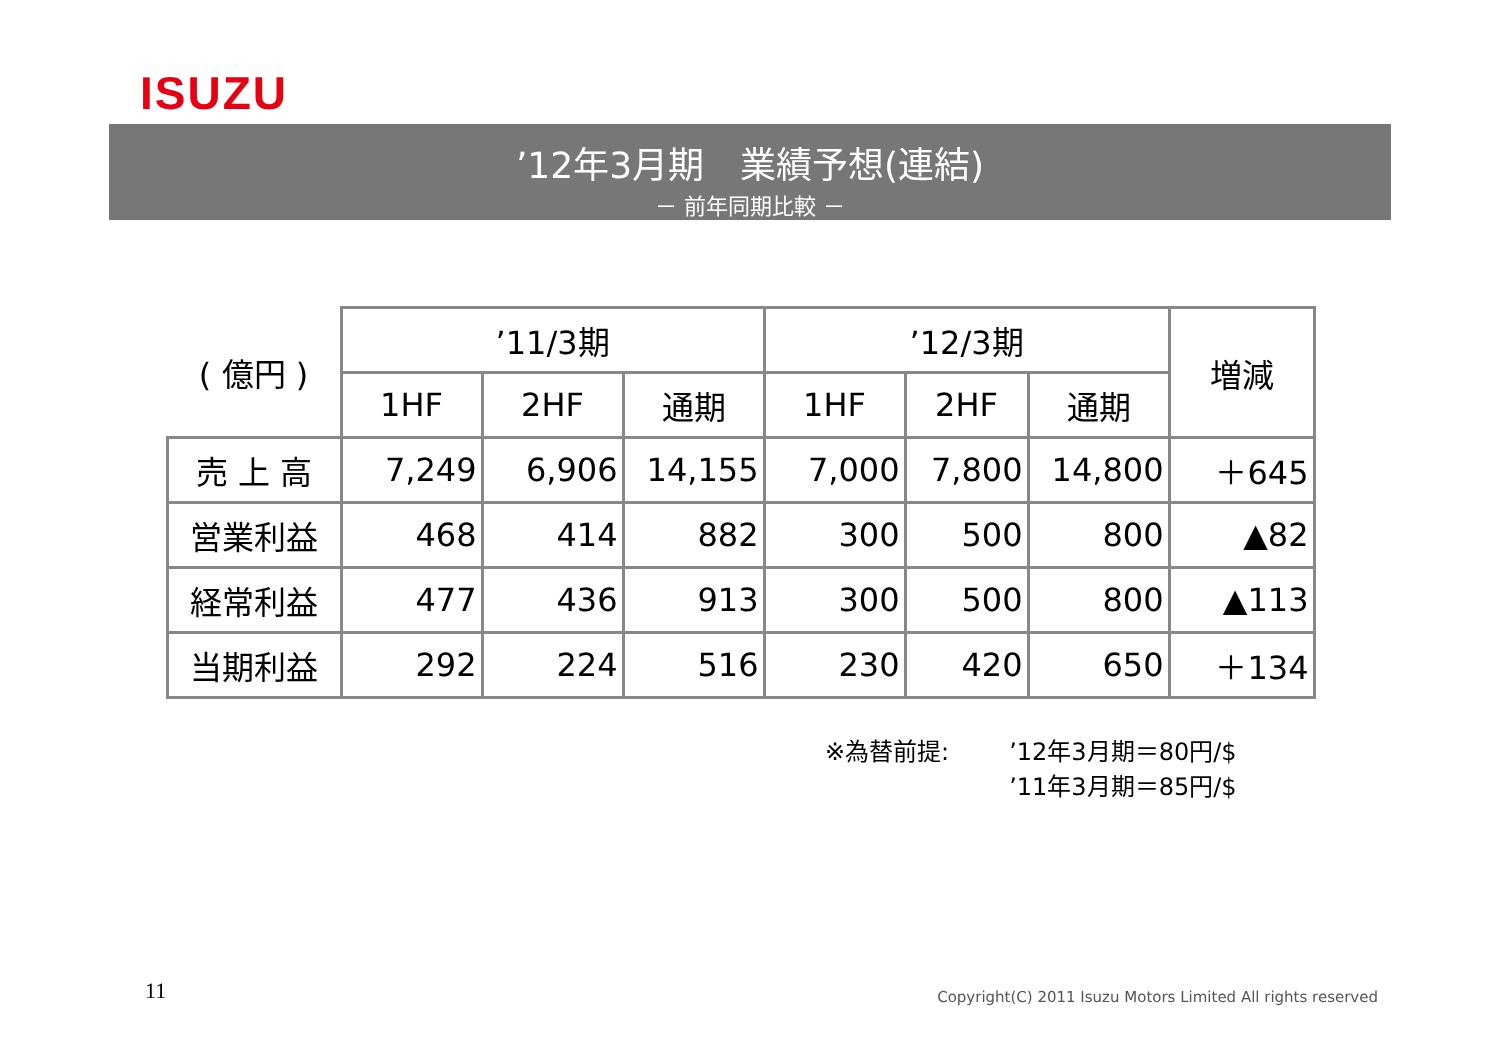ISUZU
’12年3月期　業績予想(連結)
－ 前年同期比較 －
| ( 億円 ) | ’11/3期 | | | ’12/3期 | | | 増減 |
| --- | --- | --- | --- | --- | --- | --- | --- |
| | 1HF | 2HF | 通期 | 1HF | 2HF | 通期 | |
| 売 上 高 | 7,249 | 6,906 | 14,155 | 7,000 | 7,800 | 14,800 | ＋645 |
| 営業利益 | 468 | 414 | 882 | 300 | 500 | 800 | ▲82 |
| 経常利益 | 477 | 436 | 913 | 300 | 500 | 800 | ▲113 |
| 当期利益 | 292 | 224 | 516 | 230 | 420 | 650 | ＋134 |
※為替前提: ’12年3月期＝80円/$
’11年3月期＝85円/$
11
Copyright(C) 2011 Isuzu Motors Limited All rights reserved